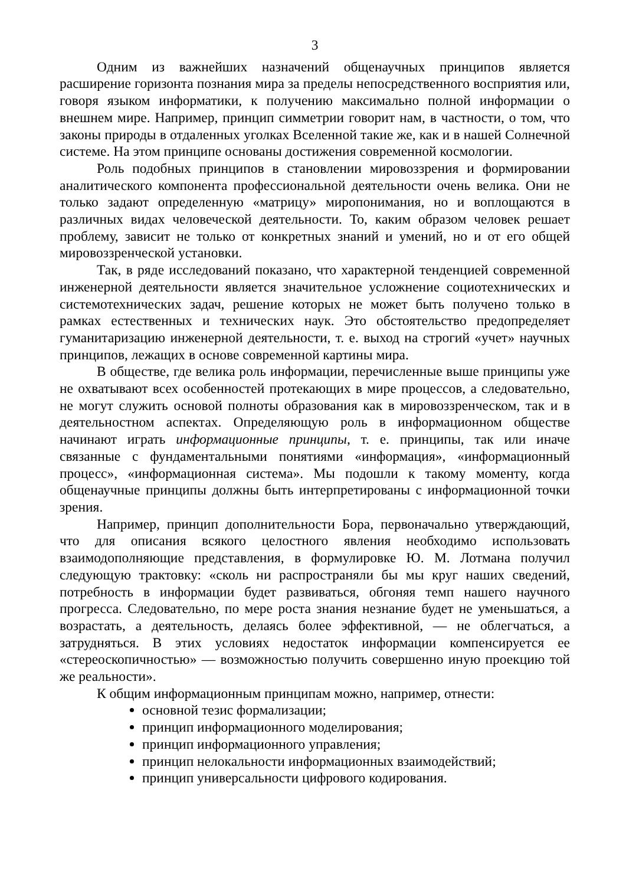3
Одним из важнейших назначений общенаучных принципов является расширение горизонта познания мира за пределы непосредственного восприятия или, говоря языком информатики, к получению максимально полной информации о внешнем мире. Например, принцип симметрии говорит нам, в частности, о том, что законы природы в отдаленных уголках Вселенной такие же, как и в нашей Солнечной системе. На этом принципе основаны достижения современной космологии.
Роль подобных принципов в становлении мировоззрения и формировании аналитического компонента профессиональной деятельности очень велика. Они не только задают определенную «матрицу» миропонимания, но и воплощаются в различных видах человеческой деятельности. То, каким образом человек решает проблему, зависит не только от конкретных знаний и умений, но и от его общей мировоззренческой установки.
Так, в ряде исследований показано, что характерной тенденцией современной инженерной деятельности является значительное усложнение социотехнических и системотехнических задач, решение которых не может быть получено только в рамках естественных и технических наук. Это обстоятельство предопределяет гуманитаризацию инженерной деятельности, т. е. выход на строгий «учет» научных принципов, лежащих в основе современной картины мира.
В обществе, где велика роль информации, перечисленные выше принципы уже не охватывают всех особенностей протекающих в мире процессов, а следовательно, не могут служить основой полноты образования как в мировоззренческом, так и в деятельностном аспектах. Определяющую роль в информационном обществе начинают играть информационные принципы, т. е. принципы, так или иначе связанные с фундаментальными понятиями «информация», «информационный процесс», «информационная система». Мы подошли к такому моменту, когда общенаучные принципы должны быть интерпретированы с информационной точки зрения.
Например, принцип дополнительности Бора, первоначально утверждающий, что для описания всякого целостного явления необходимо использовать взаимодополняющие представления, в формулировке Ю. М. Лотмана получил следующую трактовку: «сколь ни распространяли бы мы круг наших сведений, потребность в информации будет развиваться, обгоняя темп нашего научного прогресса. Следовательно, по мере роста знания незнание будет не уменьшаться, а возрастать, а деятельность, делаясь более эффективной, — не облегчаться, а затрудняться. В этих условиях недостаток информации компенсируется ее «стереоскопичностью» — возможностью получить совершенно иную проекцию той же реальности».
К общим информационным принципам можно, например, отнести:
основной тезис формализации;
принцип информационного моделирования;
принцип информационного управления;
принцип нелокальности информационных взаимодействий;
принцип универсальности цифрового кодирования.